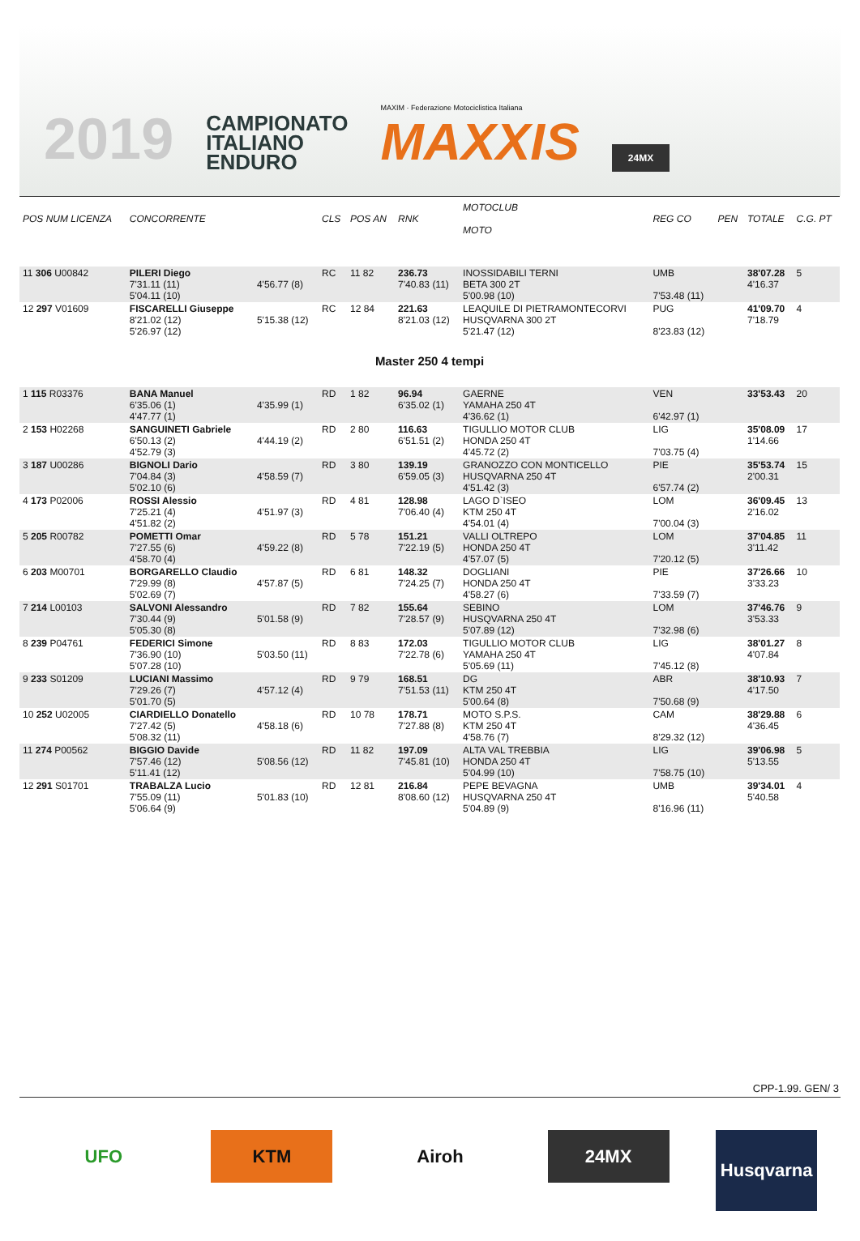2019
CAMPIONATO
ITALIANO
ENDURO
MAXIM · Federazione Motociclistica Italiana
MAXXIS
24MX
| POS NUM LICENZA | CONCORRENTE | | CLS | POS AN | RNK | MOTOCLUB MOTO | REG CO | PEN | TOTALE | C.G. PT |
| --- | --- | --- | --- | --- | --- | --- | --- | --- | --- | --- |
| 11 306 U00842 | PILERI Diego 7'31.11 (11) 5'04.11 (10) | 4'56.77 (8) | RC | 11 82 | 236.73 7'40.83 (11) | INOSSIDABILI TERNI BETA 300 2T 5'00.98 (10) | UMB 7'53.48 (11) | | 38'07.28 4'16.37 | 5 |
| 12 297 V01609 | FISCARELLI Giuseppe 8'21.02 (12) 5'26.97 (12) | 5'15.38 (12) | RC | 12 84 | 221.63 8'21.03 (12) | LEAQUILE DI PIETRAMONTECORVI HUSQVARNA 300 2T 5'21.47 (12) | PUG 8'23.83 (12) | | 41'09.70 7'18.79 | 4 |
| Master 250 4 tempi | | | | | | | | | | |
| 1 115 R03376 | BANA Manuel 6'35.06 (1) 4'47.77 (1) | 4'35.99 (1) | RD | 1 82 | 96.94 6'35.02 (1) | GAERNE YAMAHA 250 4T 4'36.62 (1) | VEN 6'42.97 (1) | | 33'53.43 | 20 |
| 2 153 H02268 | SANGUINETI Gabriele 6'50.13 (2) 4'52.79 (3) | 4'44.19 (2) | RD | 2 80 | 116.63 6'51.51 (2) | TIGULLIO MOTOR CLUB HONDA 250 4T 4'45.72 (2) | LIG 7'03.75 (4) | | 35'08.09 1'14.66 | 17 |
| 3 187 U00286 | BIGNOLI Dario 7'04.84 (3) 5'02.10 (6) | 4'58.59 (7) | RD | 3 80 | 139.19 6'59.05 (3) | GRANOZZO CON MONTICELLO HUSQVARNA 250 4T 4'51.42 (3) | PIE 6'57.74 (2) | | 35'53.74 2'00.31 | 15 |
| 4 173 P02006 | ROSSI Alessio 7'25.21 (4) 4'51.82 (2) | 4'51.97 (3) | RD | 4 81 | 128.98 7'06.40 (4) | LAGO D`ISEO KTM 250 4T 4'54.01 (4) | LOM 7'00.04 (3) | | 36'09.45 2'16.02 | 13 |
| 5 205 R00782 | POMETTI Omar 7'27.55 (6) 4'58.70 (4) | 4'59.22 (8) | RD | 5 78 | 151.21 7'22.19 (5) | VALLI OLTREPO HONDA 250 4T 4'57.07 (5) | LOM 7'20.12 (5) | | 37'04.85 3'11.42 | 11 |
| 6 203 M00701 | BORGARELLO Claudio 7'29.99 (8) 5'02.69 (7) | 4'57.87 (5) | RD | 6 81 | 148.32 7'24.25 (7) | DOGLIANI HONDA 250 4T 4'58.27 (6) | PIE 7'33.59 (7) | | 37'26.66 3'33.23 | 10 |
| 7 214 L00103 | SALVONI Alessandro 7'30.44 (9) 5'05.30 (8) | 5'01.58 (9) | RD | 7 82 | 155.64 7'28.57 (9) | SEBINO HUSQVARNA 250 4T 5'07.89 (12) | LOM 7'32.98 (6) | | 37'46.76 3'53.33 | 9 |
| 8 239 P04761 | FEDERICI Simone 7'36.90 (10) 5'07.28 (10) | 5'03.50 (11) | RD | 8 83 | 172.03 7'22.78 (6) | TIGULLIO MOTOR CLUB YAMAHA 250 4T 5'05.69 (11) | LIG 7'45.12 (8) | | 38'01.27 4'07.84 | 8 |
| 9 233 S01209 | LUCIANI Massimo 7'29.26 (7) 5'01.70 (5) | 4'57.12 (4) | RD | 9 79 | 168.51 7'51.53 (11) | DG KTM 250 4T 5'00.64 (8) | ABR 7'50.68 (9) | | 38'10.93 4'17.50 | 7 |
| 10 252 U02005 | CIARDIELLO Donatello 7'27.42 (5) 5'08.32 (11) | 4'58.18 (6) | RD | 10 78 | 178.71 7'27.88 (8) | MOTO S.P.S. KTM 250 4T 4'58.76 (7) | CAM 8'29.32 (12) | | 38'29.88 4'36.45 | 6 |
| 11 274 P00562 | BIGGIO Davide 7'57.46 (12) 5'11.41 (12) | 5'08.56 (12) | RD | 11 82 | 197.09 7'45.81 (10) | ALTA VAL TREBBIA HONDA 250 4T 5'04.99 (10) | LIG 7'58.75 (10) | | 39'06.98 5'13.55 | 5 |
| 12 291 S01701 | TRABALZA Lucio 7'55.09 (11) 5'06.64 (9) | 5'01.83 (10) | RD | 12 81 | 216.84 8'08.60 (12) | PEPE BEVAGNA HUSQVARNA 250 4T 5'04.89 (9) | UMB 8'16.96 (11) | | 39'34.01 5'40.58 | 4 |
CPP-1.99. GEN/ 3
UFO KTM Airoh 24MX
Husqvarna